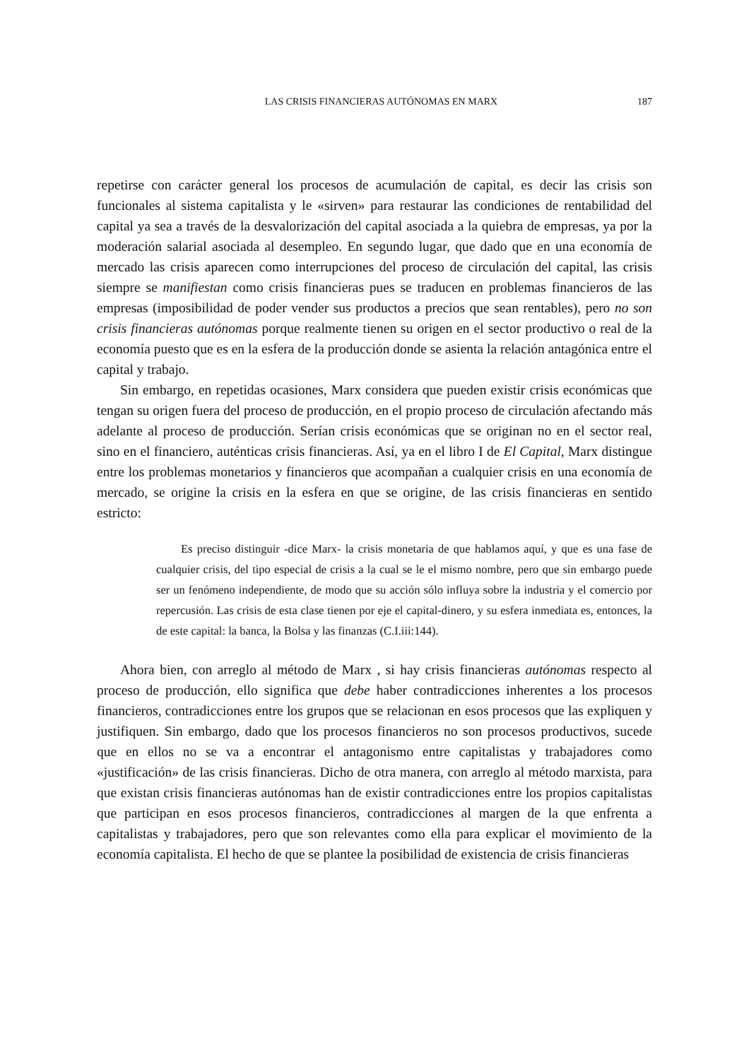LAS CRISIS FINANCIERAS AUTÓNOMAS EN MARX 187
repetirse con carácter general los procesos de acumulación de capital, es decir las crisis son funcionales al sistema capitalista y le «sirven» para restaurar las condiciones de rentabilidad del capital ya sea a través de la desvalorización del capital asociada a la quiebra de empresas, ya por la moderación salarial asociada al desempleo. En segundo lugar, que dado que en una economía de mercado las crisis aparecen como interrupciones del proceso de circulación del capital, las crisis siempre se manifiestan como crisis financieras pues se traducen en problemas financieros de las empresas (imposibilidad de poder vender sus productos a precios que sean rentables), pero no son crisis financieras autónomas porque realmente tienen su origen en el sector productivo o real de la economía puesto que es en la esfera de la producción donde se asienta la relación antagónica entre el capital y trabajo.
Sin embargo, en repetidas ocasiones, Marx considera que pueden existir crisis económicas que tengan su origen fuera del proceso de producción, en el propio proceso de circulación afectando más adelante al proceso de producción. Serían crisis económicas que se originan no en el sector real, sino en el financiero, auténticas crisis financieras. Así, ya en el libro I de El Capital, Marx distingue entre los problemas monetarios y financieros que acompañan a cualquier crisis en una economía de mercado, se origine la crisis en la esfera en que se origine, de las crisis financieras en sentido estricto:
Es preciso distinguir -dice Marx- la crisis monetaria de que hablamos aquí, y que es una fase de cualquier crisis, del tipo especial de crisis a la cual se le el mismo nombre, pero que sin embargo puede ser un fenómeno independiente, de modo que su acción sólo influya sobre la industria y el comercio por repercusión. Las crisis de esta clase tienen por eje el capital-dinero, y su esfera inmediata es, entonces, la de este capital: la banca, la Bolsa y las finanzas (C.I.iii:144).
Ahora bien, con arreglo al método de Marx , si hay crisis financieras autónomas respecto al proceso de producción, ello significa que debe haber contradicciones inherentes a los procesos financieros, contradicciones entre los grupos que se relacionan en esos procesos que las expliquen y justifiquen. Sin embargo, dado que los procesos financieros no son procesos productivos, sucede que en ellos no se va a encontrar el antagonismo entre capitalistas y trabajadores como «justificación» de las crisis financieras. Dicho de otra manera, con arreglo al método marxista, para que existan crisis financieras autónomas han de existir contradicciones entre los propios capitalistas que participan en esos procesos financieros, contradicciones al margen de la que enfrenta a capitalistas y trabajadores, pero que son relevantes como ella para explicar el movimiento de la economía capitalista. El hecho de que se plantee la posibilidad de existencia de crisis financieras